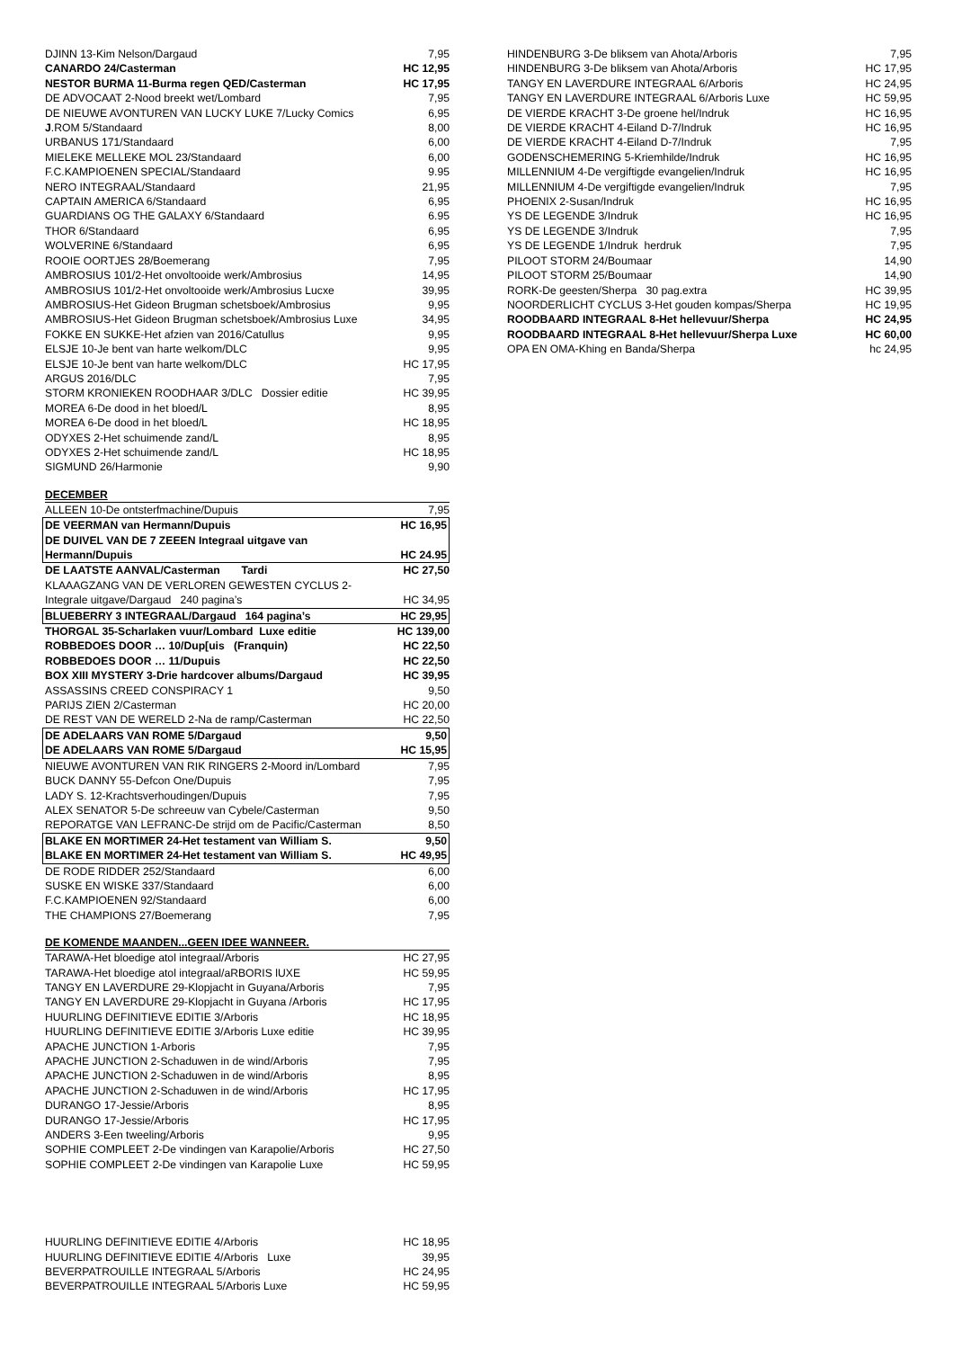| DJINN 13-Kim Nelson/Dargaud | 7,95 |
| CANARDO 24/Casterman | HC 12,95 |
| NESTOR BURMA 11-Burma regen QED/Casterman | HC 17,95 |
| DE ADVOCAAT 2-Nood breekt wet/Lombard | 7,95 |
| DE NIEUWE AVONTUREN VAN LUCKY LUKE 7/Lucky Comics | 6,95 |
| J .ROM 5/Standaard | 8,00 |
| URBANUS 171/Standaard | 6,00 |
| MIELEKE MELLEKE MOL 23/Standaard | 6,00 |
| F.C.KAMPIOENEN SPECIAL/Standaard | 9.95 |
| NERO INTEGRAAL/Standaard | 21,95 |
| CAPTAIN AMERICA 6/Standaard | 6,95 |
| GUARDIANS OG THE GALAXY 6/Standaard | 6.95 |
| THOR 6/Standaard | 6,95 |
| WOLVERINE 6/Standaard | 6,95 |
| ROOIE OORTJES 28/Boemerang | 7,95 |
| AMBROSIUS 101/2-Het onvoltooide werk/Ambrosius | 14,95 |
| AMBROSIUS 101/2-Het onvoltooide werk/Ambrosius Lucxe | 39,95 |
| AMBROSIUS-Het Gideon Brugman schetsboek/Ambrosius | 9,95 |
| AMBROSIUS-Het Gideon Brugman schetsboek/Ambrosius Luxe | 34,95 |
| FOKKE EN SUKKE-Het afzien van 2016/Catullus | 9,95 |
| ELSJE 10-Je bent van harte welkom/DLC | 9,95 |
| ELSJE 10-Je bent van harte welkom/DLC | HC 17,95 |
| ARGUS 2016/DLC | 7,95 |
| STORM KRONIEKEN ROODHAAR 3/DLC Dossier editie | HC 39,95 |
| MOREA 6-De dood in het bloed/L | 8,95 |
| MOREA 6-De dood in het bloed/L | HC 18,95 |
| ODYXES 2-Het schuimende zand/L | 8,95 |
| ODYXES 2-Het schuimende zand/L | HC 18,95 |
| SIGMUND 26/Harmonie | 9,90 |
DECEMBER
| ALLEEN 10-De ontsterfmachine/Dupuis | 7,95 |
| DE VEERMAN van Hermann/Dupuis | HC 16,95 |
| DE DUIVEL VAN DE 7 ZEEEN Integraal uitgave van Hermann/Dupuis | HC 24.95 |
| DE LAATSTE AANVAL/Casterman Tardi | HC 27,50 |
| KLAAAGZANG VAN DE VERLOREN GEWESTEN CYCLUS 2- Integrale uitgave/Dargaud 240 pagina’s | HC 34,95 |
| BLUEBERRY 3 INTEGRAAL/Dargaud 164 pagina’s | HC 29,95 |
| THORGAL 35-Scharlaken vuur/Lombard Luxe editie | HC 139,00 |
| ROBBEDOES DOOR … 10/Dup[uis (Franquin) | HC 22,50 |
| ROBBEDOES DOOR … 11/Dupuis | HC 22,50 |
| BOX XIII MYSTERY 3-Drie hardcover albums/Dargaud | HC 39,95 |
| ASSASSINS CREED CONSPIRACY 1 | 9,50 |
| PARIJS ZIEN 2/Casterman | HC 20,00 |
| DE REST VAN DE WERELD 2-Na de ramp/Casterman | HC 22,50 |
| DE ADELAARS VAN ROME 5/Dargaud | 9,50 |
| DE ADELAARS VAN ROME 5/Dargaud | HC 15,95 |
| NIEUWE AVONTUREN VAN RIK RINGERS 2-Moord in/Lombard | 7,95 |
| BUCK DANNY 55-Defcon One/Dupuis | 7,95 |
| LADY S. 12-Krachtsverhoudingen/Dupuis | 7,95 |
| ALEX SENATOR 5-De schreeuw van Cybele/Casterman | 9,50 |
| REPORATGE VAN LEFRANC-De strijd om de Pacific/Casterman | 8,50 |
| BLAKE EN MORTIMER 24-Het testament van William S. | 9,50 |
| BLAKE EN MORTIMER 24-Het testament van William S. | HC 49,95 |
| DE RODE RIDDER 252/Standaard | 6,00 |
| SUSKE EN WISKE 337/Standaard | 6,00 |
| F.C.KAMPIOENEN 92/Standaard | 6,00 |
| THE CHAMPIONS 27/Boemerang | 7,95 |
DE KOMENDE MAANDEN...GEEN IDEE WANNEER.
| TARAWA-Het bloedige atol integraal/Arboris | HC 27,95 |
| TARAWA-Het bloedige atol integraal/aRBORIS lUXE | HC 59,95 |
| TANGY EN LAVERDURE 29-Klopjacht in Guyana/Arboris | 7,95 |
| TANGY EN LAVERDURE 29-Klopjacht in Guyana /Arboris | HC 17,95 |
| HUURLING DEFINITIEVE EDITIE 3/Arboris | HC 18,95 |
| HUURLING DEFINITIEVE EDITIE 3/Arboris Luxe editie | HC 39,95 |
| APACHE JUNCTION 1-Arboris | 7,95 |
| APACHE JUNCTION 2-Schaduwen in de wind/Arboris | 7,95 |
| APACHE JUNCTION 2-Schaduwen in de wind/Arboris | 8,95 |
| APACHE JUNCTION 2-Schaduwen in de wind/Arboris | HC 17,95 |
| DURANGO 17-Jessie/Arboris | 8,95 |
| DURANGO 17-Jessie/Arboris | HC 17,95 |
| ANDERS 3-Een tweeling/Arboris | 9,95 |
| SOPHIE COMPLEET 2-De vindingen van Karapolie/Arboris | HC 27,50 |
| SOPHIE COMPLEET 2-De vindingen van Karapolie Luxe | HC 59,95 |
| HUURLING DEFINITIEVE EDITIE 4/Arboris | HC 18,95 |
| HUURLING DEFINITIEVE EDITIE 4/Arboris Luxe | 39,95 |
| BEVERPATROUILLE INTEGRAAL 5/Arboris | HC 24,95 |
| BEVERPATROUILLE INTEGRAAL 5/Arboris Luxe | HC 59,95 |
| HINDENBURG 3-De bliksem van Ahota/Arboris | 7,95 |
| HINDENBURG 3-De bliksem van Ahota/Arboris | HC 17,95 |
| TANGY EN LAVERDURE INTEGRAAL 6/Arboris | HC 24,95 |
| TANGY EN LAVERDURE INTEGRAAL 6/Arboris Luxe | HC 59,95 |
| DE VIERDE KRACHT 3-De groene hel/Indruk | HC 16,95 |
| DE VIERDE KRACHT 4-Eiland D-7/Indruk | HC 16,95 |
| DE VIERDE KRACHT 4-Eiland D-7/Indruk | 7,95 |
| GODENSCHEMERING 5-Kriemhilde/Indruk | HC 16,95 |
| MILLENNIUM 4-De vergiftigde evangelien/Indruk | HC 16,95 |
| MILLENNIUM 4-De vergiftigde evangelien/Indruk | 7,95 |
| PHOENIX 2-Susan/Indruk | HC 16,95 |
| YS DE LEGENDE 3/Indruk | HC 16,95 |
| YS DE LEGENDE 3/Indruk | 7,95 |
| YS DE LEGENDE 1/Indruk herdruk | 7,95 |
| PILOOT STORM 24/Boumaar | 14,90 |
| PILOOT STORM 25/Boumaar | 14,90 |
| RORK-De geesten/Sherpa 30 pag.extra | HC 39,95 |
| NOORDERLICHT CYCLUS 3-Het gouden kompas/Sherpa | HC 19,95 |
| ROODBAARD INTEGRAAL 8-Het hellevuur/Sherpa | HC 24,95 |
| ROODBAARD INTEGRAAL 8-Het hellevuur/Sherpa Luxe | HC 60,00 |
| OPA EN OMA-Khing en Banda/Sherpa | hc 24,95 |